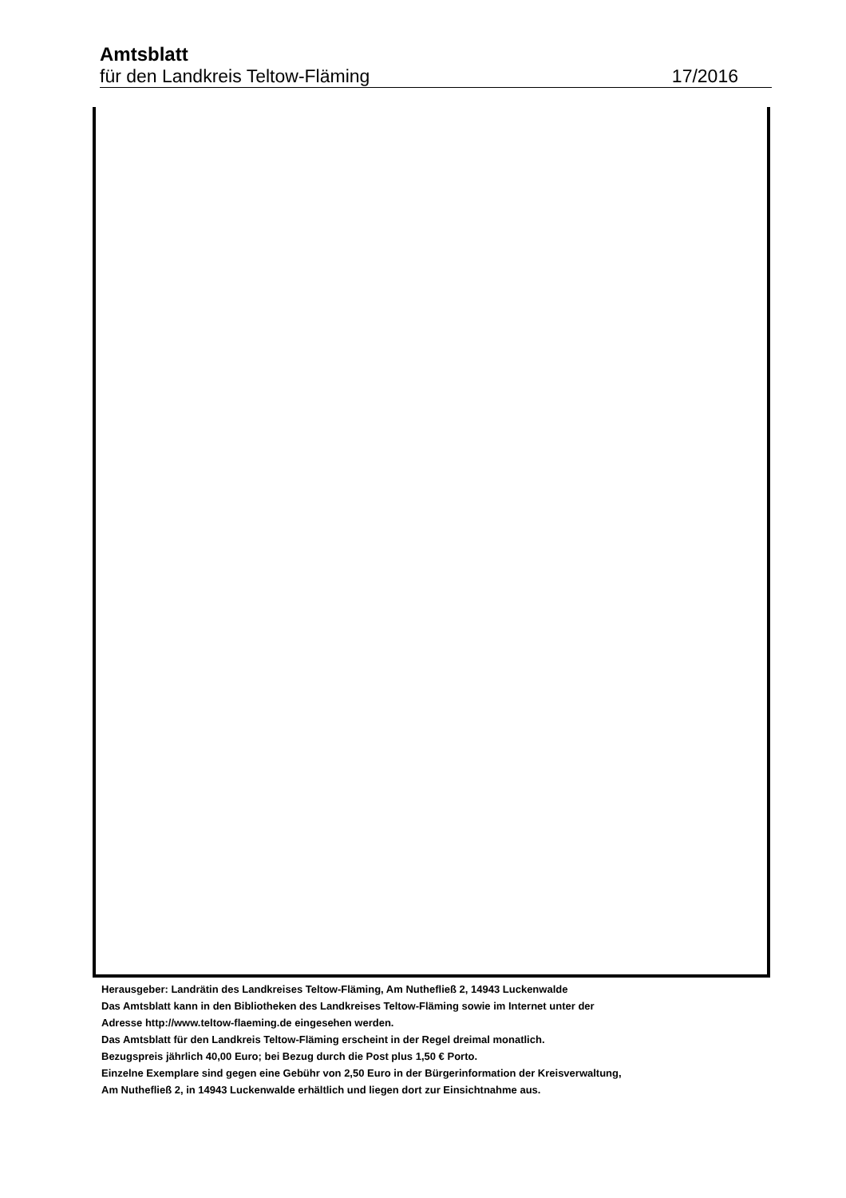Amtsblatt
für den Landkreis Teltow-Fläming 17/2016
Herausgeber: Landrätin des Landkreises Teltow-Fläming, Am Nuthefließ 2, 14943 Luckenwalde
Das Amtsblatt kann in den Bibliotheken des Landkreises Teltow-Fläming sowie im Internet unter der
Adresse http://www.teltow-flaeming.de eingesehen werden.
Das Amtsblatt für den Landkreis Teltow-Fläming erscheint in der Regel dreimal monatlich.
Bezugspreis jährlich 40,00 Euro; bei Bezug durch die Post plus 1,50 € Porto.
Einzelne Exemplare sind gegen eine Gebühr von 2,50 Euro in der Bürgerinformation der Kreisverwaltung,
Am Nuthefließ 2, in 14943 Luckenwalde erhältlich und liegen dort zur Einsichtnahme aus.